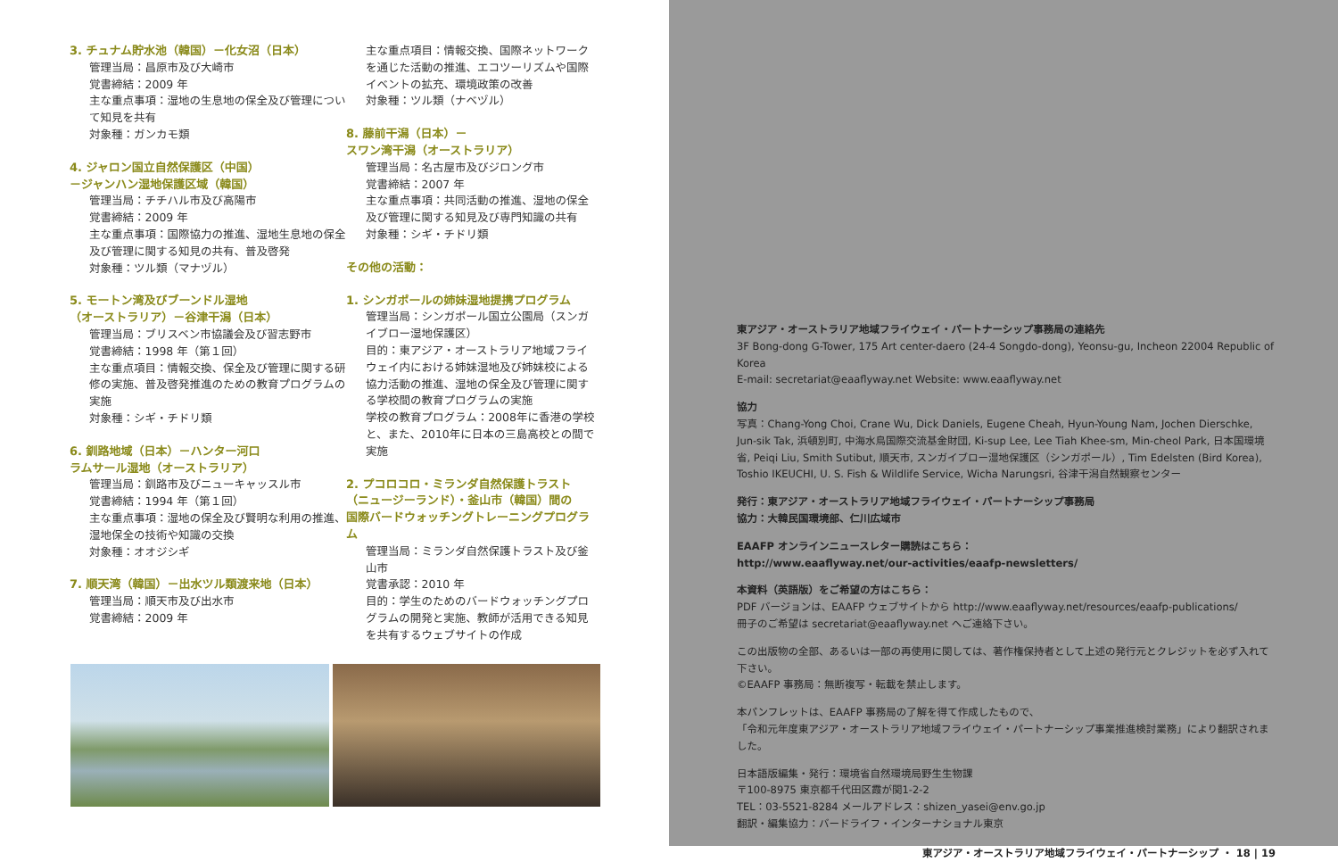3. チュナム貯水池（韓国）－化女沼（日本）
管理当局：昌原市及び大崎市
覚書締結：2009 年
主な重点事項：湿地の生息地の保全及び管理について知見を共有
対象種：ガンカモ類
4. ジャロン国立自然保護区（中国）
－ジャンハン湿地保護区域（韓国）
管理当局：チチハル市及び高陽市
覚書締結：2009 年
主な重点事項：国際協力の推進、湿地生息地の保全及び管理に関する知見の共有、普及啓発
対象種：ツル類（マナヅル）
5. モートン湾及びブーンドル湿地
（オーストラリア）－谷津干潟（日本）
管理当局：ブリスベン市協議会及び習志野市
覚書締結：1998 年（第１回）
主な重点項目：情報交換、保全及び管理に関する研修の実施、普及啓発推進のための教育プログラムの実施
対象種：シギ・チドリ類
6. 釧路地域（日本）－ハンター河口
ラムサール湿地（オーストラリア）
管理当局：釧路市及びニューキャッスル市
覚書締結：1994 年（第１回）
主な重点事項：湿地の保全及び賢明な利用の推進、湿地保全の技術や知識の交換
対象種：オオジシギ
7. 順天湾（韓国）－出水ツル類渡来地（日本）
管理当局：順天市及び出水市
覚書締結：2009 年
主な重点項目：情報交換、国際ネットワークを通じた活動の推進、エコツーリズムや国際イベントの拡充、環境政策の改善
対象種：ツル類（ナベヅル）
8. 藤前干潟（日本）－
スワン湾干潟（オーストラリア）
管理当局：名古屋市及びジロング市
覚書締結：2007 年
主な重点事項：共同活動の推進、湿地の保全及び管理に関する知見及び専門知識の共有
対象種：シギ・チドリ類
その他の活動：
1. シンガポールの姉妹湿地提携プログラム
管理当局：シンガポール国立公園局（スンガイブロー湿地保護区）
目的：東アジア・オーストラリア地域フライウェイ内における姉妹湿地及び姉妹校による協力活動の推進、湿地の保全及び管理に関する学校間の教育プログラムの実施
学校の教育プログラム：2008年に香港の学校と、また、2010年に日本の三島高校との間で実施
2. プコロコロ・ミランダ自然保護トラスト
（ニュージーランド）・釜山市（韓国）間の
国際バードウォッチングトレーニングプログラム
管理当局：ミランダ自然保護トラスト及び釜山市
覚書承認：2010 年
目的：学生のためのバードウォッチングプログラムの開発と実施、教師が活用できる知見を共有するウェブサイトの作成
東アジア・オーストラリア地域フライウェイ・パートナーシップ事務局の連絡先
3F Bong-dong G-Tower, 175 Art center-daero (24-4 Songdo-dong), Yeonsu-gu, Incheon 22004 Republic of Korea
E-mail: secretariat@eaaflyway.net Website: www.eaaflyway.net
協力
写真：Chang-Yong Choi, Crane Wu, Dick Daniels, Eugene Cheah, Hyun-Young Nam, Jochen Dierschke, Jun-sik Tak, 浜頓別町, 中海水鳥国際交流基金財団, Ki-sup Lee, Lee Tiah Khee-sm, Min-cheol Park, 日本国環境省, Peiqi Liu, Smith Sutibut, 順天市, スンガイブロー湿地保護区（シンガポール）, Tim Edelsten (Bird Korea), Toshio IKEUCHI, U. S. Fish & Wildlife Service, Wicha Narungsri, 谷津干潟自然観察センター
発行：東アジア・オーストラリア地域フライウェイ・パートナーシップ事務局
協力：大韓民国環境部、仁川広域市
EAAFP オンラインニュースレター購読はこちら：
http://www.eaaflyway.net/our-activities/eaafp-newsletters/
本資料（英語版）をご希望の方はこちら：
PDF バージョンは、EAAFP ウェブサイトから http://www.eaaflyway.net/resources/eaafp-publications/
冊子のご希望は secretariat@eaaflyway.net へご連絡下さい。
この出版物の全部、あるいは一部の再使用に関しては、著作権保持者として上述の発行元とクレジットを必ず入れて下さい。
©EAAFP 事務局：無断複写・転載を禁止します。
本パンフレットは、EAAFP 事務局の了解を得て作成したもので、
「令和元年度東アジア・オーストラリア地域フライウェイ・パートナーシップ事業推進検討業務」により翻訳されました。
日本語版編集・発行：環境省自然環境局野生生物課
〒100-8975 東京都千代田区霞が関1-2-2
TEL：03-5521-8284 メールアドレス：shizen_yasei@env.go.jp
翻訳・編集協力：バードライフ・インターナショナル東京
東アジア・オーストラリア地域フライウェイ・パートナーシップ ・ 18 | 19